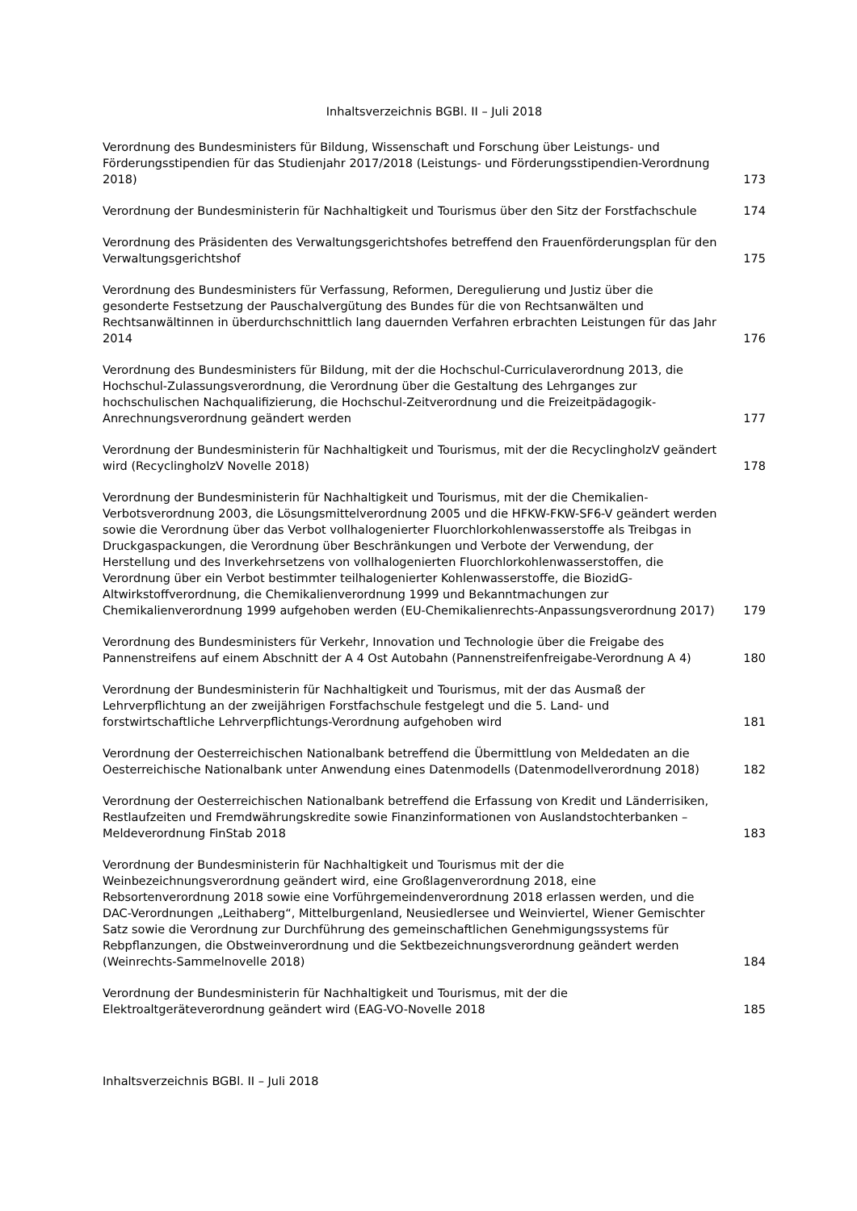Inhaltsverzeichnis BGBl. II – Juli 2018
| Verordnung des Bundesministers für Bildung, Wissenschaft und Forschung über Leistungs- und Förderungsstipendien für das Studienjahr 2017/2018 (Leistungs- und Förderungsstipendien-Verordnung 2018) | 173 |
| Verordnung der Bundesministerin für Nachhaltigkeit und Tourismus über den Sitz der Forstfachschule | 174 |
| Verordnung des Präsidenten des Verwaltungsgerichtshofes betreffend den Frauenförderungsplan für den Verwaltungsgerichtshof | 175 |
| Verordnung des Bundesministers für Verfassung, Reformen, Deregulierung und Justiz über die gesonderte Festsetzung der Pauschalvergütung des Bundes für die von Rechtsanwälten und Rechtsanwältinnen in überdurchschnittlich lang dauernden Verfahren erbrachten Leistungen für das Jahr 2014 | 176 |
| Verordnung des Bundesministers für Bildung, mit der die Hochschul-Curriculaverordnung 2013, die Hochschul-Zulassungsverordnung, die Verordnung über die Gestaltung des Lehrganges zur hochschulischen Nachqualifizierung, die Hochschul-Zeitverordnung und die Freizeitpädagogik-Anrechnungsverordnung geändert werden | 177 |
| Verordnung der Bundesministerin für Nachhaltigkeit und Tourismus, mit der die RecyclingholzV geändert wird (RecyclingholzV Novelle 2018) | 178 |
| Verordnung der Bundesministerin für Nachhaltigkeit und Tourismus, mit der die Chemikalien-Verbotsverordnung 2003, die Lösungsmittelverordnung 2005 und die HFKW-FKW-SF6-V geändert werden sowie die Verordnung über das Verbot vollhalogenierter Fluorchlorkohlenwasserstoffe als Treibgas in Druckgaspackungen, die Verordnung über Beschränkungen und Verbote der Verwendung, der Herstellung und des Inverkehrsetzens von vollhalogenierten Fluorchlorkohlenwasserstoffen, die Verordnung über ein Verbot bestimmter teilhalogenierter Kohlenwasserstoffe, die BiozidG-Altwirkstoffverordnung, die Chemikalienverordnung 1999 und Bekanntmachungen zur Chemikalienverordnung 1999 aufgehoben werden (EU-Chemikalienrechts-Anpassungsverordnung 2017) | 179 |
| Verordnung des Bundesministers für Verkehr, Innovation und Technologie über die Freigabe des Pannenstreifens auf einem Abschnitt der A 4 Ost Autobahn (Pannenstreifenfreigabe-Verordnung A 4) | 180 |
| Verordnung der Bundesministerin für Nachhaltigkeit und Tourismus, mit der das Ausmaß der Lehrverpflichtung an der zweijährigen Forstfachschule festgelegt und die 5. Land- und forstwirtschaftliche Lehrverpflichtungs-Verordnung aufgehoben wird | 181 |
| Verordnung der Oesterreichischen Nationalbank betreffend die Übermittlung von Meldedaten an die Oesterreichische Nationalbank unter Anwendung eines Datenmodells (Datenmodellverordnung 2018) | 182 |
| Verordnung der Oesterreichischen Nationalbank betreffend die Erfassung von Kredit und Länderrisiken, Restlaufzeiten und Fremdwährungskredite sowie Finanzinformationen von Auslandstochterbanken – Meldeverordnung FinStab 2018 | 183 |
| Verordnung der Bundesministerin für Nachhaltigkeit und Tourismus mit der die Weinbezeichnungsverordnung geändert wird, eine Großlagenverordnung 2018, eine Rebsortenverordnung 2018 sowie eine Vorführgemeindenverordnung 2018 erlassen werden, und die DAC-Verordnungen „Leithaberg“, Mittelburgenland, Neusiedlersee und Weinviertel, Wiener Gemischter Satz sowie die Verordnung zur Durchführung des gemeinschaftlichen Genehmigungssystems für Rebpflanzungen, die Obstweinverordnung und die Sektbezeichnungsverordnung geändert werden (Weinrechts-Sammelnovelle 2018) | 184 |
| Verordnung der Bundesministerin für Nachhaltigkeit und Tourismus, mit der die Elektroaltgeräteverordnung geändert wird (EAG-VO-Novelle 2018 | 185 |
Inhaltsverzeichnis BGBl. II – Juli 2018